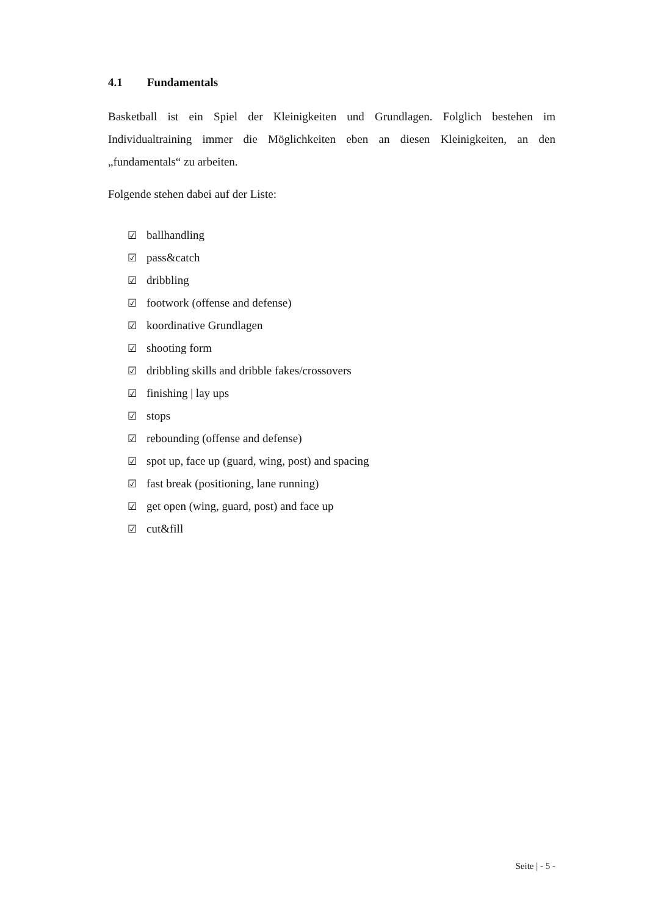4.1 Fundamentals
Basketball ist ein Spiel der Kleinigkeiten und Grundlagen. Folglich bestehen im Individualtraining immer die Möglichkeiten eben an diesen Kleinigkeiten, an den „fundamentals“ zu arbeiten.
Folgende stehen dabei auf der Liste:
☑ ballhandling
☑ pass&catch
☑ dribbling
☑ footwork (offense and defense)
☑ koordinative Grundlagen
☑ shooting form
☑ dribbling skills and dribble fakes/crossovers
☑ finishing | lay ups
☑ stops
☑ rebounding (offense and defense)
☑ spot up, face up (guard, wing, post) and spacing
☑ fast break (positioning, lane running)
☑ get open (wing, guard, post) and face up
☑ cut&fill
Seite | - 5 -